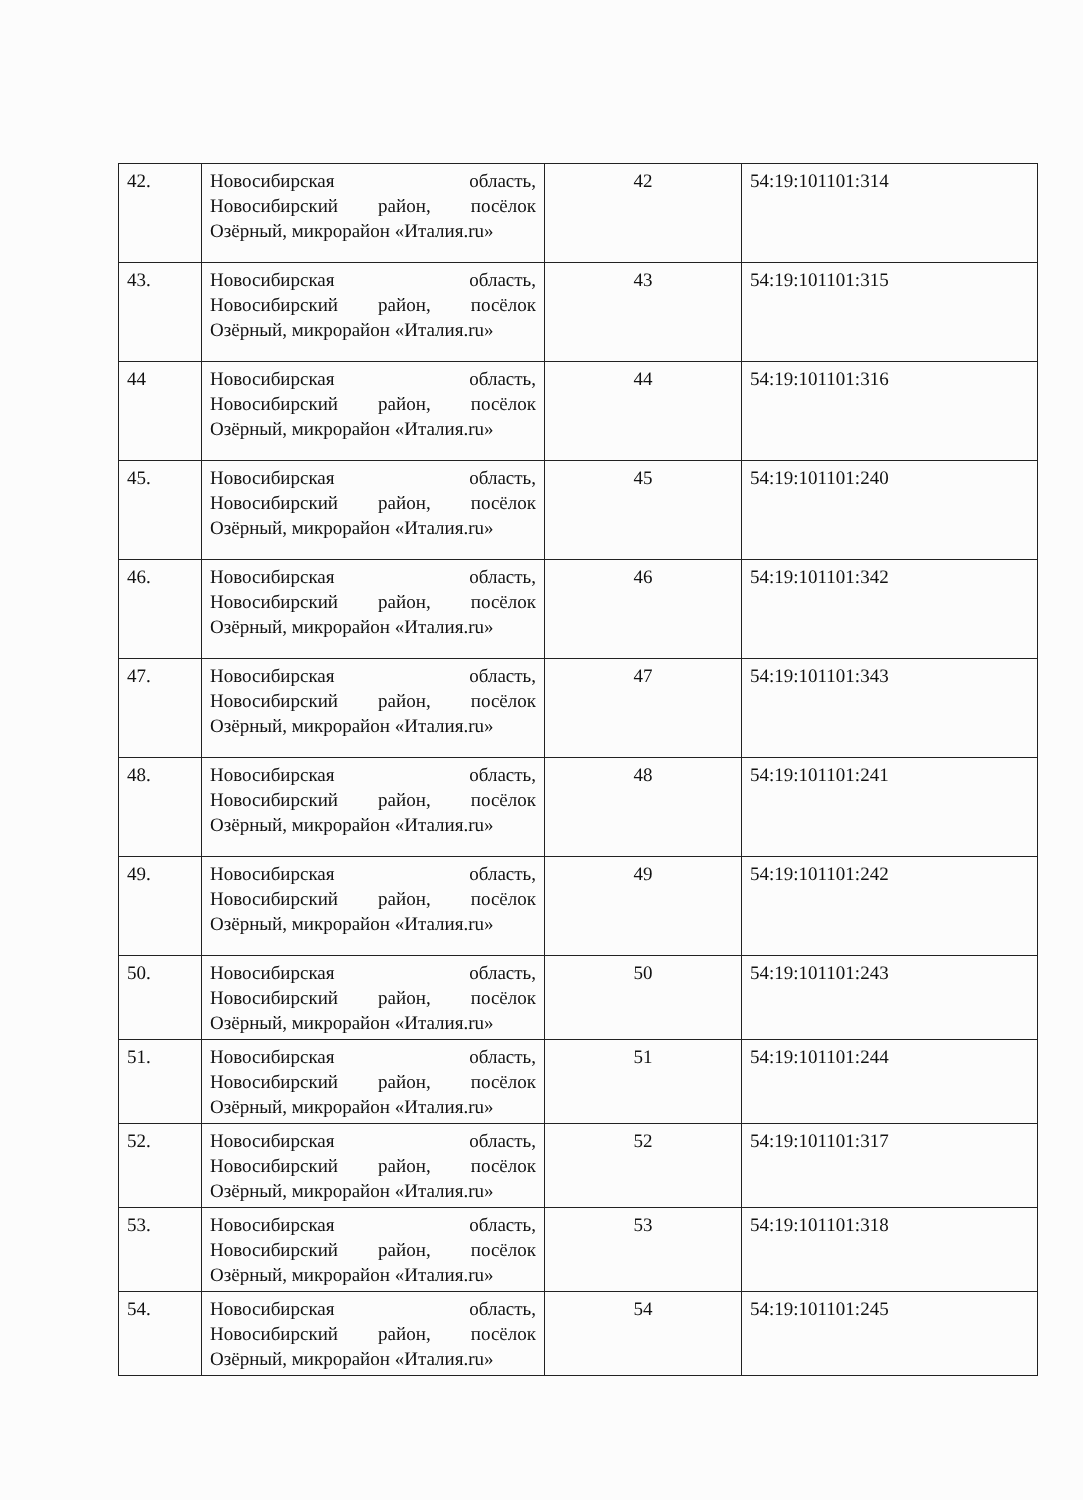| 42. | Новосибирская область, Новосибирский район, посёлок Озёрный, микрорайон «Италия.ru» | 42 | 54:19:101101:314 |
| 43. | Новосибирская область, Новосибирский район, посёлок Озёрный, микрорайон «Италия.ru» | 43 | 54:19:101101:315 |
| 44 | Новосибирская область, Новосибирский район, посёлок Озёрный, микрорайон «Италия.ru» | 44 | 54:19:101101:316 |
| 45. | Новосибирская область, Новосибирский район, посёлок Озёрный, микрорайон «Италия.ru» | 45 | 54:19:101101:240 |
| 46. | Новосибирская область, Новосибирский район, посёлок Озёрный, микрорайон «Италия.ru» | 46 | 54:19:101101:342 |
| 47. | Новосибирская область, Новосибирский район, посёлок Озёрный, микрорайон «Италия.ru» | 47 | 54:19:101101:343 |
| 48. | Новосибирская область, Новосибирский район, посёлок Озёрный, микрорайон «Италия.ru» | 48 | 54:19:101101:241 |
| 49. | Новосибирская область, Новосибирский район, посёлок Озёрный, микрорайон «Италия.ru» | 49 | 54:19:101101:242 |
| 50. | Новосибирская область, Новосибирский район, посёлок Озёрный, микрорайон «Италия.ru» | 50 | 54:19:101101:243 |
| 51. | Новосибирская область, Новосибирский район, посёлок Озёрный, микрорайон «Италия.ru» | 51 | 54:19:101101:244 |
| 52. | Новосибирская область, Новосибирский район, посёлок Озёрный, микрорайон «Италия.ru» | 52 | 54:19:101101:317 |
| 53. | Новосибирская область, Новосибирский район, посёлок Озёрный, микрорайон «Италия.ru» | 53 | 54:19:101101:318 |
| 54. | Новосибирская область, Новосибирский район, посёлок Озёрный, микрорайон «Италия.ru» | 54 | 54:19:101101:245 |